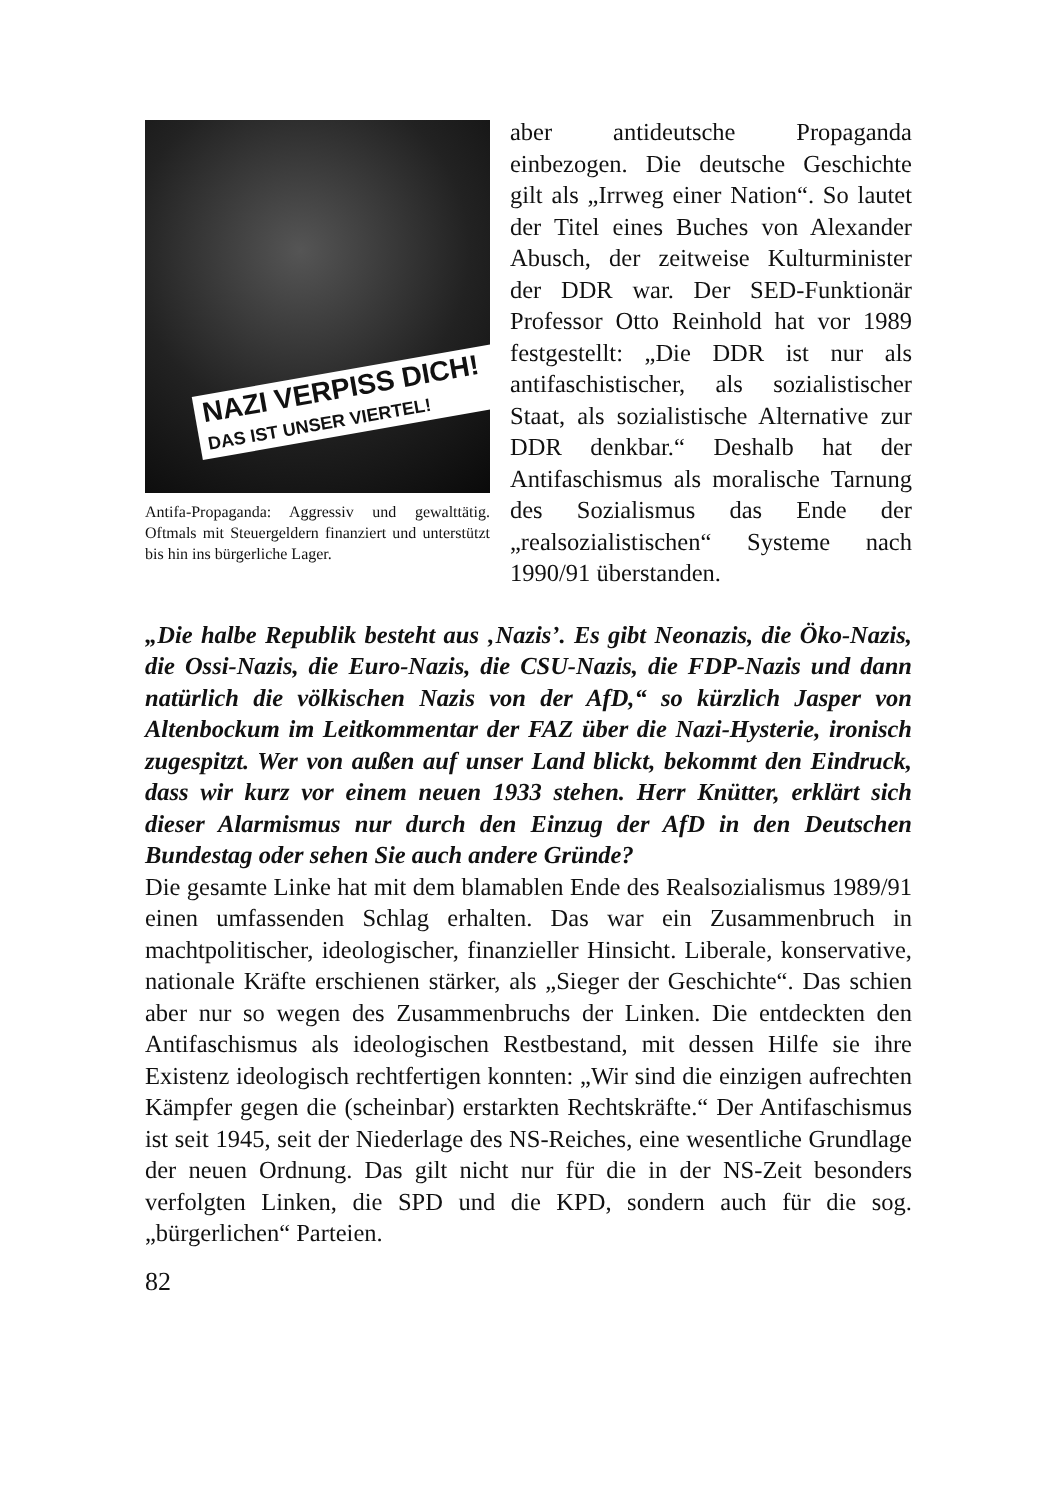NAZI VERPISS DICH!
DAS IST UNSER VIERTEL!
Antifa-Propaganda: Aggressiv und gewalttätig. Oftmals mit Steuergeldern finanziert und unterstützt bis hin ins bürgerliche Lager.
aber antideutsche Propaganda einbezogen. Die deutsche Geschichte gilt als „Irrweg einer Nation“. So lautet der Titel eines Buches von Alexander Abusch, der zeitweise Kulturminister der DDR war. Der SED-Funktionär Professor Otto Reinhold hat vor 1989 festgestellt: „Die DDR ist nur als antifaschistischer, als sozialistischer Staat, als sozialistische Alternative zur DDR denkbar.“ Deshalb hat der Antifaschismus als moralische Tarnung des Sozialismus das Ende der „realsozialistischen“ Systeme nach 1990/91 überstanden.
„Die halbe Republik besteht aus ‚Nazis’. Es gibt Neonazis, die Öko-Nazis, die Ossi-Nazis, die Euro-Nazis, die CSU-Nazis, die FDP-Nazis und dann natürlich die völkischen Nazis von der AfD,“ so kürzlich Jasper von Altenbockum im Leitkommentar der FAZ über die Nazi-Hysterie, ironisch zugespitzt. Wer von außen auf unser Land blickt, bekommt den Eindruck, dass wir kurz vor einem neuen 1933 stehen. Herr Knütter, erklärt sich dieser Alarmismus nur durch den Einzug der AfD in den Deutschen Bundestag oder sehen Sie auch andere Gründe?
Die gesamte Linke hat mit dem blamablen Ende des Realsozialismus 1989/91 einen umfassenden Schlag erhalten. Das war ein Zusammenbruch in machtpolitischer, ideologischer, finanzieller Hinsicht. Liberale, konservative, nationale Kräfte erschienen stärker, als „Sieger der Geschichte“. Das schien aber nur so wegen des Zusammenbruchs der Linken. Die entdeckten den Antifaschismus als ideologischen Restbestand, mit dessen Hilfe sie ihre Existenz ideologisch rechtfertigen konnten: „Wir sind die einzigen aufrechten Kämpfer gegen die (scheinbar) erstarkten Rechtskräfte.“ Der Antifaschismus ist seit 1945, seit der Niederlage des NS-Reiches, eine wesentliche Grundlage der neuen Ordnung. Das gilt nicht nur für die in der NS-Zeit besonders verfolgten Linken, die SPD und die KPD, sondern auch für die sog. „bürgerlichen“ Parteien.
82